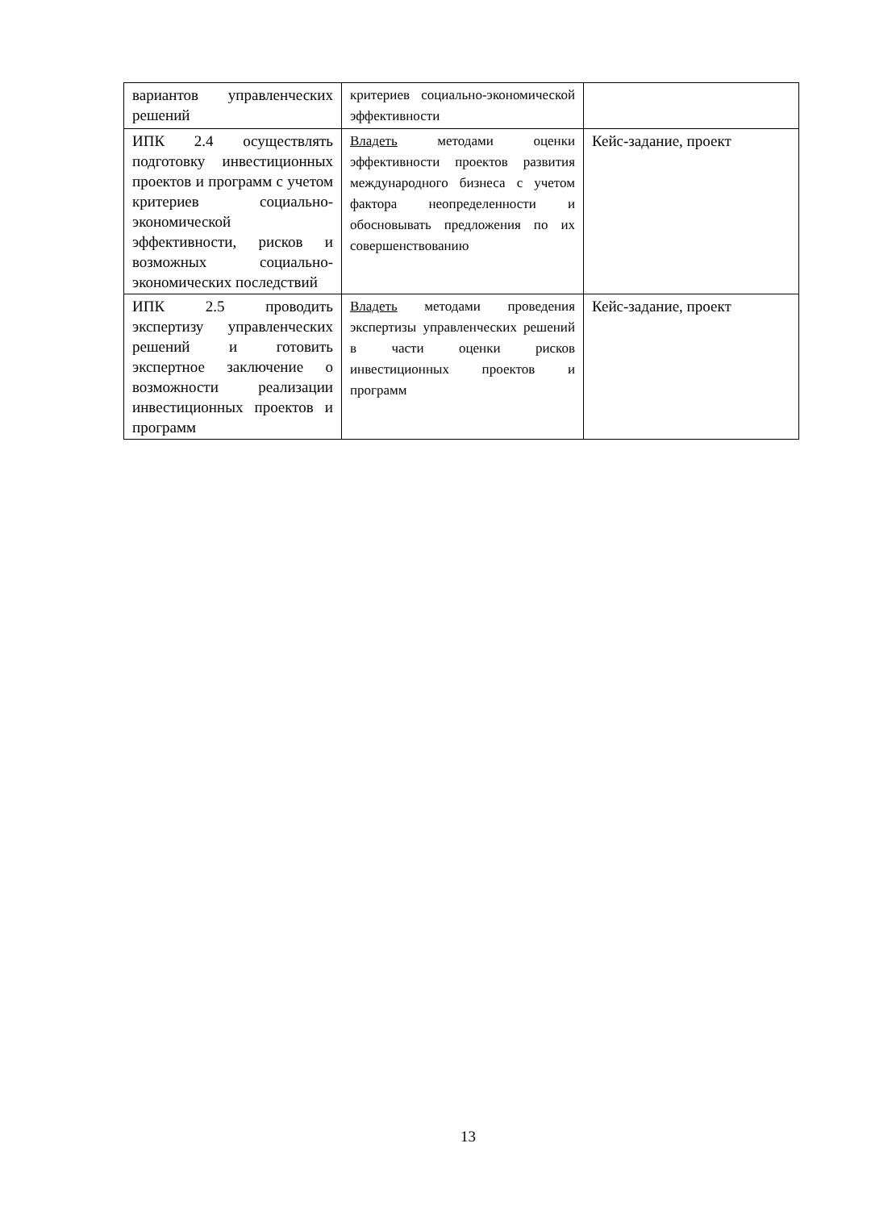| вариантов управленческих решений | критериев социально-экономической эффективности | |
| ИПК 2.4 осуществлять подготовку инвестиционных проектов и программ с учетом критериев социально-экономической эффективности, рисков и возможных социально-экономических последствий | Владеть методами оценки эффективности проектов развития международного бизнеса с учетом фактора неопределенности и обосновывать предложения по их совершенствованию | Кейс-задание, проект |
| ИПК 2.5 проводить экспертизу управленческих решений и готовить экспертное заключение о возможности реализации инвестиционных проектов и программ | Владеть методами проведения экспертизы управленческих решений в части оценки рисков инвестиционных проектов и программ | Кейс-задание, проект |
13